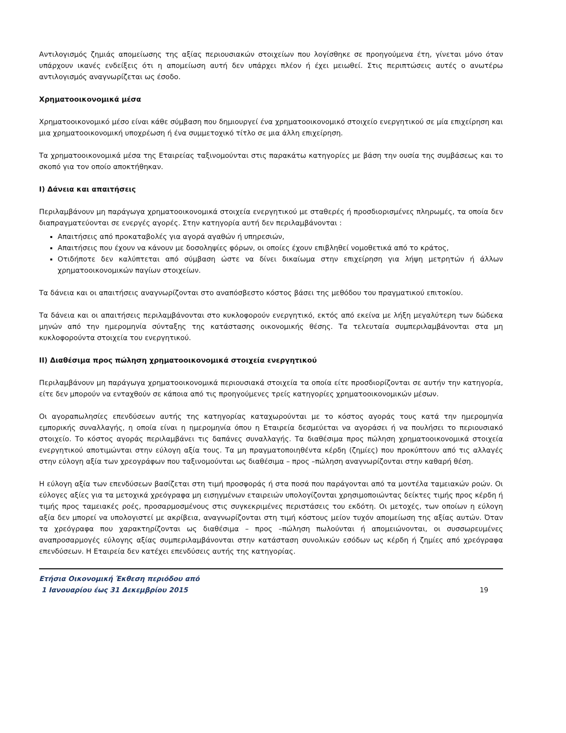Αντιλογισμός ζημιάς απομείωσης της αξίας περιουσιακών στοιχείων που λογίσθηκε σε προηγούμενα έτη, γίνεται μόνο όταν υπάρχουν ικανές ενδείξεις ότι η απομείωση αυτή δεν υπάρχει πλέον ή έχει μειωθεί. Στις περιπτώσεις αυτές ο ανωτέρω αντιλογισμός αναγνωρίζεται ως έσοδο.
Χρηματοοικονομικά μέσα
Χρηματοοικονομικό μέσο είναι κάθε σύμβαση που δημιουργεί ένα χρηματοοικονομικό στοιχείο ενεργητικού σε μία επιχείρηση και μια χρηματοοικονομική υποχρέωση ή ένα συμμετοχικό τίτλο σε μια άλλη επιχείρηση.
Τα χρηματοοικονομικά μέσα της Εταιρείας ταξινομούνται στις παρακάτω κατηγορίες με βάση την ουσία της συμβάσεως και το σκοπό για τον οποίο αποκτήθηκαν.
I) Δάνεια και απαιτήσεις
Περιλαμβάνουν μη παράγωγα χρηματοοικονομικά στοιχεία ενεργητικού με σταθερές ή προσδιορισμένες πληρωμές, τα οποία δεν διαπραγματεύονται σε ενεργές αγορές. Στην κατηγορία αυτή δεν περιλαμβάνονται :
Απαιτήσεις από προκαταβολές για αγορά αγαθών ή υπηρεσιών,
Απαιτήσεις που έχουν να κάνουν με δοσοληψίες φόρων, οι οποίες έχουν επιβληθεί νομοθετικά από το κράτος,
Οτιδήποτε δεν καλύπτεται από σύμβαση ώστε να δίνει δικαίωμα στην επιχείρηση για λήψη μετρητών ή άλλων χρηματοοικονομικών παγίων στοιχείων.
Τα δάνεια και οι απαιτήσεις αναγνωρίζονται στο αναπόσβεστο κόστος βάσει της μεθόδου του πραγματικού επιτοκίου.
Τα δάνεια και οι απαιτήσεις περιλαμβάνονται στο κυκλοφορούν ενεργητικό, εκτός από εκείνα με λήξη μεγαλύτερη των δώδεκα μηνών από την ημερομηνία σύνταξης της κατάστασης οικονομικής θέσης. Τα τελευταία συμπεριλαμβάνονται στα μη κυκλοφορούντα στοιχεία του ενεργητικού.
II) Διαθέσιμα προς πώληση χρηματοοικονομικά στοιχεία ενεργητικού
Περιλαμβάνουν μη παράγωγα χρηματοοικονομικά περιουσιακά στοιχεία τα οποία είτε προσδιορίζονται σε αυτήν την κατηγορία, είτε δεν μπορούν να ενταχθούν σε κάποια από τις προηγούμενες τρείς κατηγορίες χρηματοοικονομικών μέσων.
Οι αγοραπωλησίες επενδύσεων αυτής της κατηγορίας καταχωρούνται με το κόστος αγοράς τους κατά την ημερομηνία εμπορικής συναλλαγής, η οποία είναι η ημερομηνία όπου η Εταιρεία δεσμεύεται να αγοράσει ή να πουλήσει το περιουσιακό στοιχείο. Το κόστος αγοράς περιλαμβάνει τις δαπάνες συναλλαγής. Τα διαθέσιμα προς πώληση χρηματοοικονομικά στοιχεία ενεργητικού αποτιμώνται στην εύλογη αξία τους. Τα μη πραγματοποιηθέντα κέρδη (ζημίες) που προκύπτουν από τις αλλαγές στην εύλογη αξία των χρεογράφων που ταξινομούνται ως διαθέσιμα – προς –πώληση αναγνωρίζονται στην καθαρή θέση.
Η εύλογη αξία των επενδύσεων βασίζεται στη τιμή προσφοράς ή στα ποσά που παράγονται από τα μοντέλα ταμειακών ροών. Οι εύλογες αξίες για τα μετοχικά χρεόγραφα μη εισηγμένων εταιρειών υπολογίζονται χρησιμοποιώντας δείκτες τιμής προς κέρδη ή τιμής προς ταμειακές ροές, προσαρμοσμένους στις συγκεκριμένες περιστάσεις του εκδότη. Οι μετοχές, των οποίων η εύλογη αξία δεν μπορεί να υπολογιστεί με ακρίβεια, αναγνωρίζονται στη τιμή κόστους μείον τυχόν απομείωση της αξίας αυτών. Όταν τα χρεόγραφα που χαρακτηρίζονται ως διαθέσιμα – προς –πώληση πωλούνται ή απομειώνονται, οι συσσωρευμένες αναπροσαρμογές εύλογης αξίας συμπεριλαμβάνονται στην κατάσταση συνολικών εσόδων ως κέρδη ή ζημίες από χρεόγραφα επενδύσεων. Η Εταιρεία δεν κατέχει επενδύσεις αυτής της κατηγορίας.
Ετήσια Οικονομική Έκθεση περιόδου από
1 Ιανουαρίου έως 31 Δεκεμβρίου 2015 19